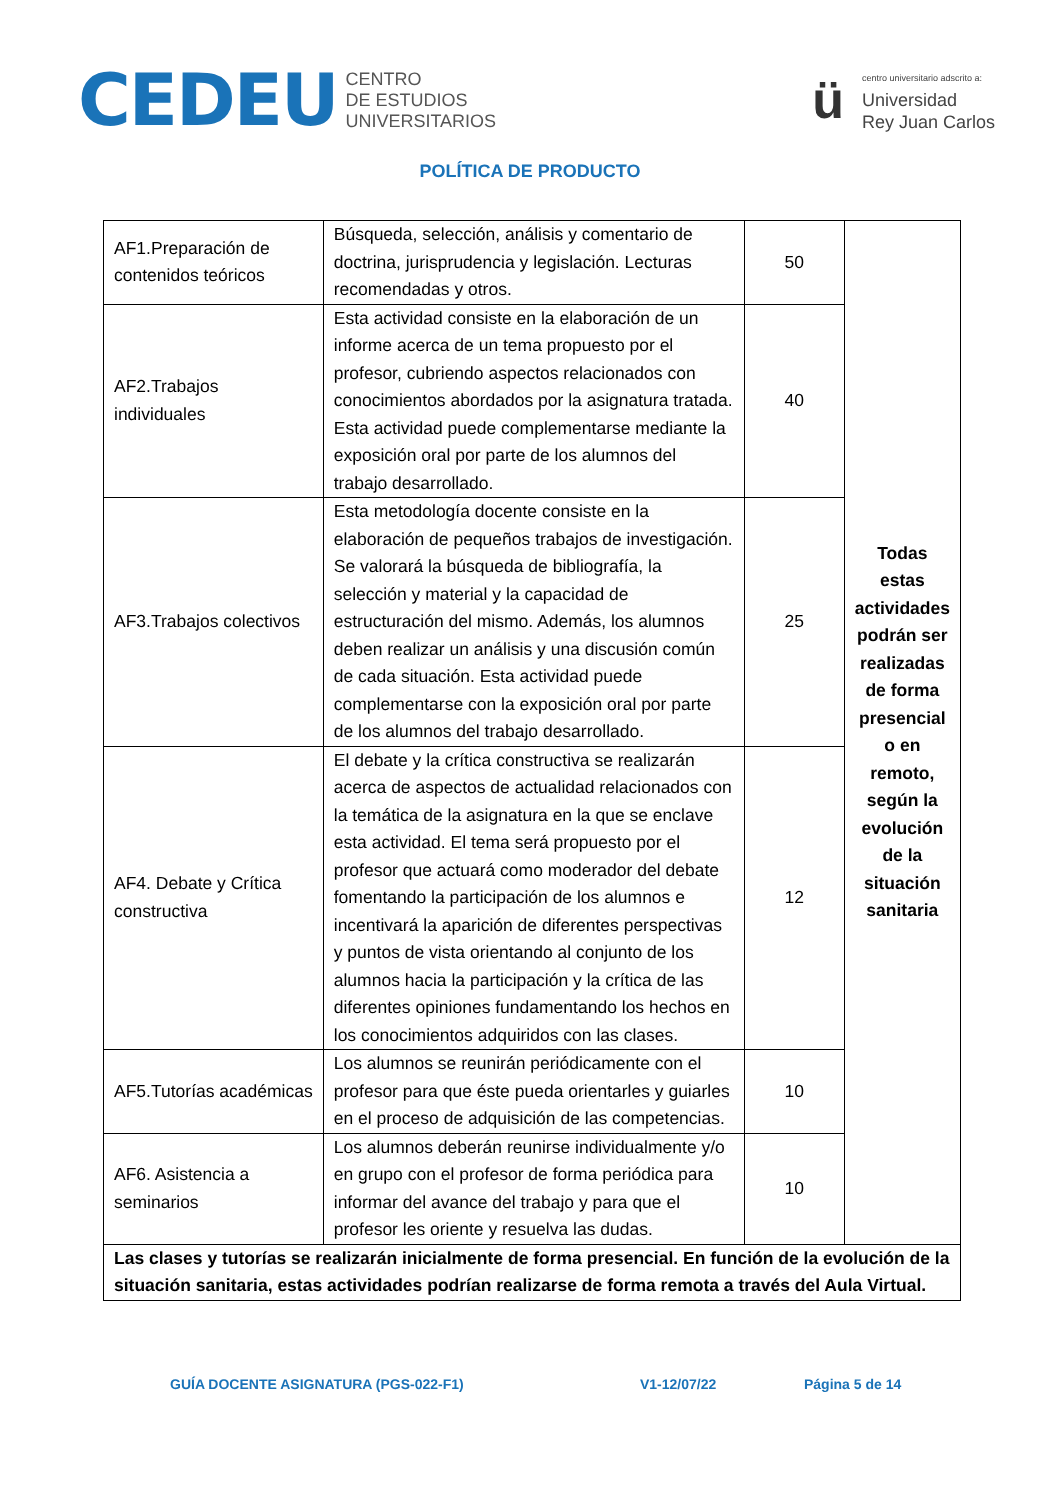CEDEU CENTRO
DE ESTUDIOS
UNIVERSITARIOS
ücentro universitario adscrito a:
Universidad
Rey Juan Carlos
POLÍTICA DE PRODUCTO
| AF1.Preparación de contenidos teóricos | Búsqueda, selección, análisis y comentario de doctrina, jurisprudencia y legislación. Lecturas recomendadas y otros. | 50 | Todas estas actividades podrán ser realizadas de forma presencial o en remoto, según la evolución de la situación sanitaria |
| AF2.Trabajos individuales | Esta actividad consiste en la elaboración de un informe acerca de un tema propuesto por el profesor, cubriendo aspectos relacionados con conocimientos abordados por la asignatura tratada. Esta actividad puede complementarse mediante la exposición oral por parte de los alumnos del trabajo desarrollado. | 40 | |
| AF3.Trabajos colectivos | Esta metodología docente consiste en la elaboración de pequeños trabajos de investigación. Se valorará la búsqueda de bibliografía, la selección y material y la capacidad de estructuración del mismo. Además, los alumnos deben realizar un análisis y una discusión común de cada situación. Esta actividad puede complementarse con la exposición oral por parte de los alumnos del trabajo desarrollado. | 25 | |
| AF4. Debate y Crítica constructiva | El debate y la crítica constructiva se realizarán acerca de aspectos de actualidad relacionados con la temática de la asignatura en la que se enclave esta actividad. El tema será propuesto por el profesor que actuará como moderador del debate fomentando la participación de los alumnos e incentivará la aparición de diferentes perspectivas y puntos de vista orientando al conjunto de los alumnos hacia la participación y la crítica de las diferentes opiniones fundamentando los hechos en los conocimientos adquiridos con las clases. | 12 | |
| AF5.Tutorías académicas | Los alumnos se reunirán periódicamente con el profesor para que éste pueda orientarles y guiarles en el proceso de adquisición de las competencias. | 10 | |
| AF6. Asistencia a seminarios | Los alumnos deberán reunirse individualmente y/o en grupo con el profesor de forma periódica para informar del avance del trabajo y para que el profesor les oriente y resuelva las dudas. | 10 | |
| Las clases y tutorías se realizarán inicialmente de forma presencial. En función de la evolución de la situación sanitaria, estas actividades podrían realizarse de forma remota a través del Aula Virtual. | | | |
GUÍA DOCENTE ASIGNATURA (PGS-022-F1) V1-12/07/22 Página 5 de 14